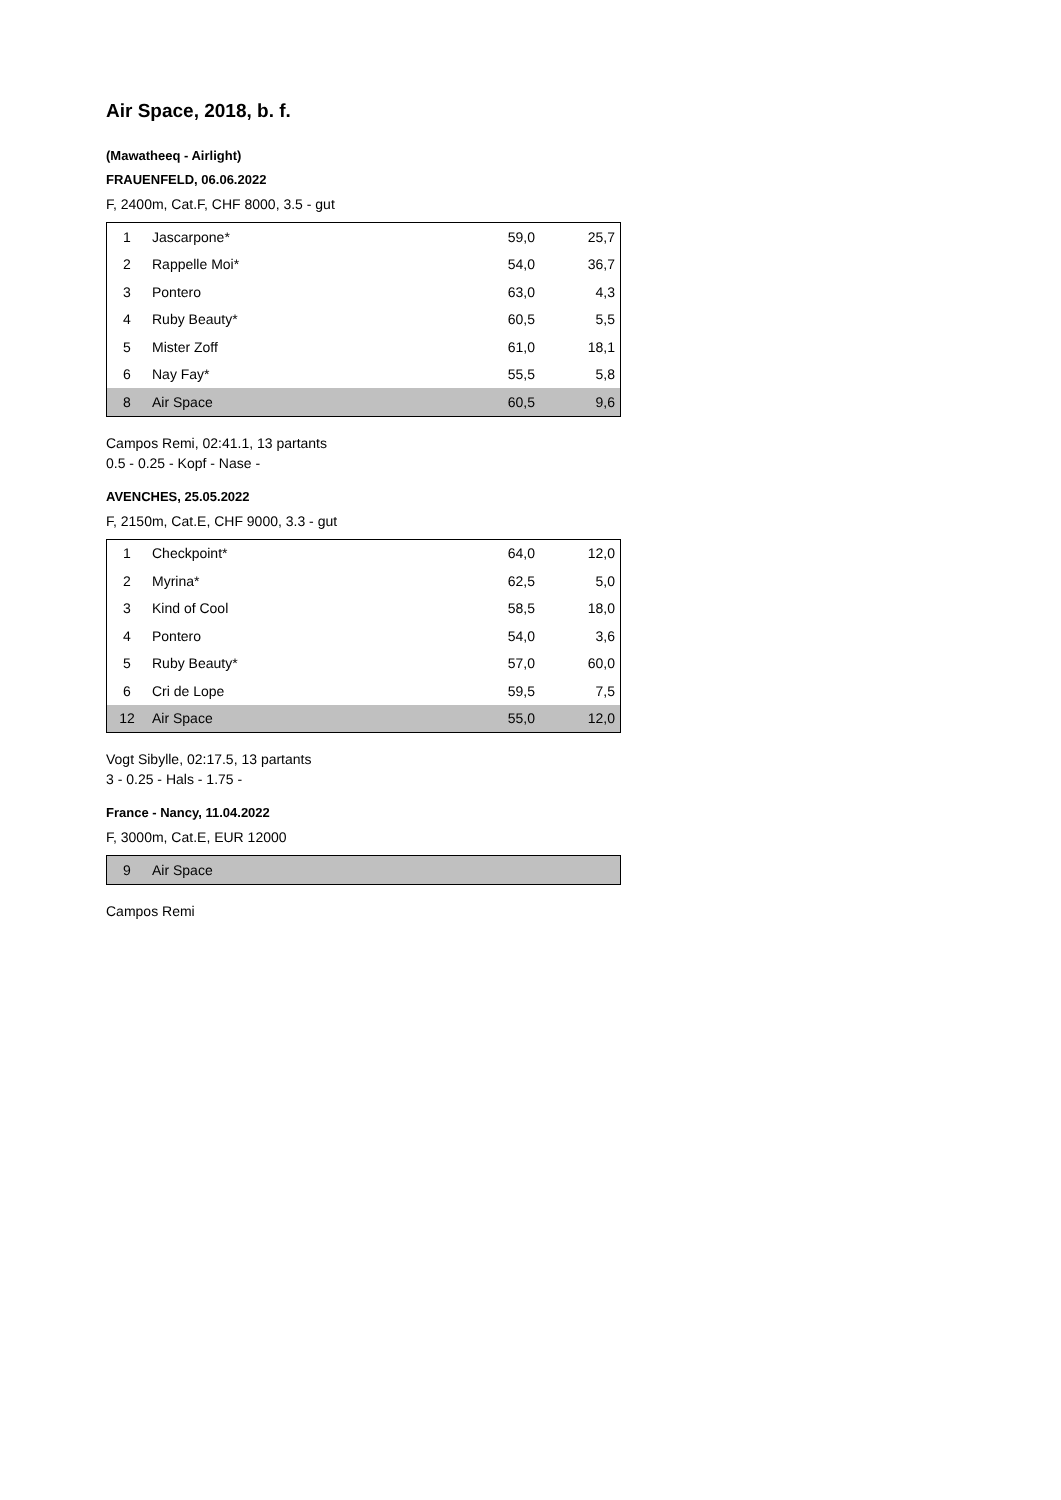Air Space, 2018, b. f.
(Mawatheeq - Airlight)
FRAUENFELD, 06.06.2022
F, 2400m, Cat.F, CHF 8000, 3.5 - gut
| 1 | Jascarpone* | 59,0 | 25,7 |
| 2 | Rappelle Moi* | 54,0 | 36,7 |
| 3 | Pontero | 63,0 | 4,3 |
| 4 | Ruby Beauty* | 60,5 | 5,5 |
| 5 | Mister Zoff | 61,0 | 18,1 |
| 6 | Nay Fay* | 55,5 | 5,8 |
| 8 | Air Space | 60,5 | 9,6 |
Campos Remi, 02:41.1, 13 partants
0.5 - 0.25 - Kopf - Nase -
AVENCHES, 25.05.2022
F, 2150m, Cat.E, CHF 9000, 3.3 - gut
| 1 | Checkpoint* | 64,0 | 12,0 |
| 2 | Myrina* | 62,5 | 5,0 |
| 3 | Kind of Cool | 58,5 | 18,0 |
| 4 | Pontero | 54,0 | 3,6 |
| 5 | Ruby Beauty* | 57,0 | 60,0 |
| 6 | Cri de Lope | 59,5 | 7,5 |
| 12 | Air Space | 55,0 | 12,0 |
Vogt Sibylle, 02:17.5, 13 partants
3 - 0.25 - Hals - 1.75 -
France - Nancy, 11.04.2022
F, 3000m, Cat.E, EUR 12000
| 9 | Air Space | | |
Campos Remi